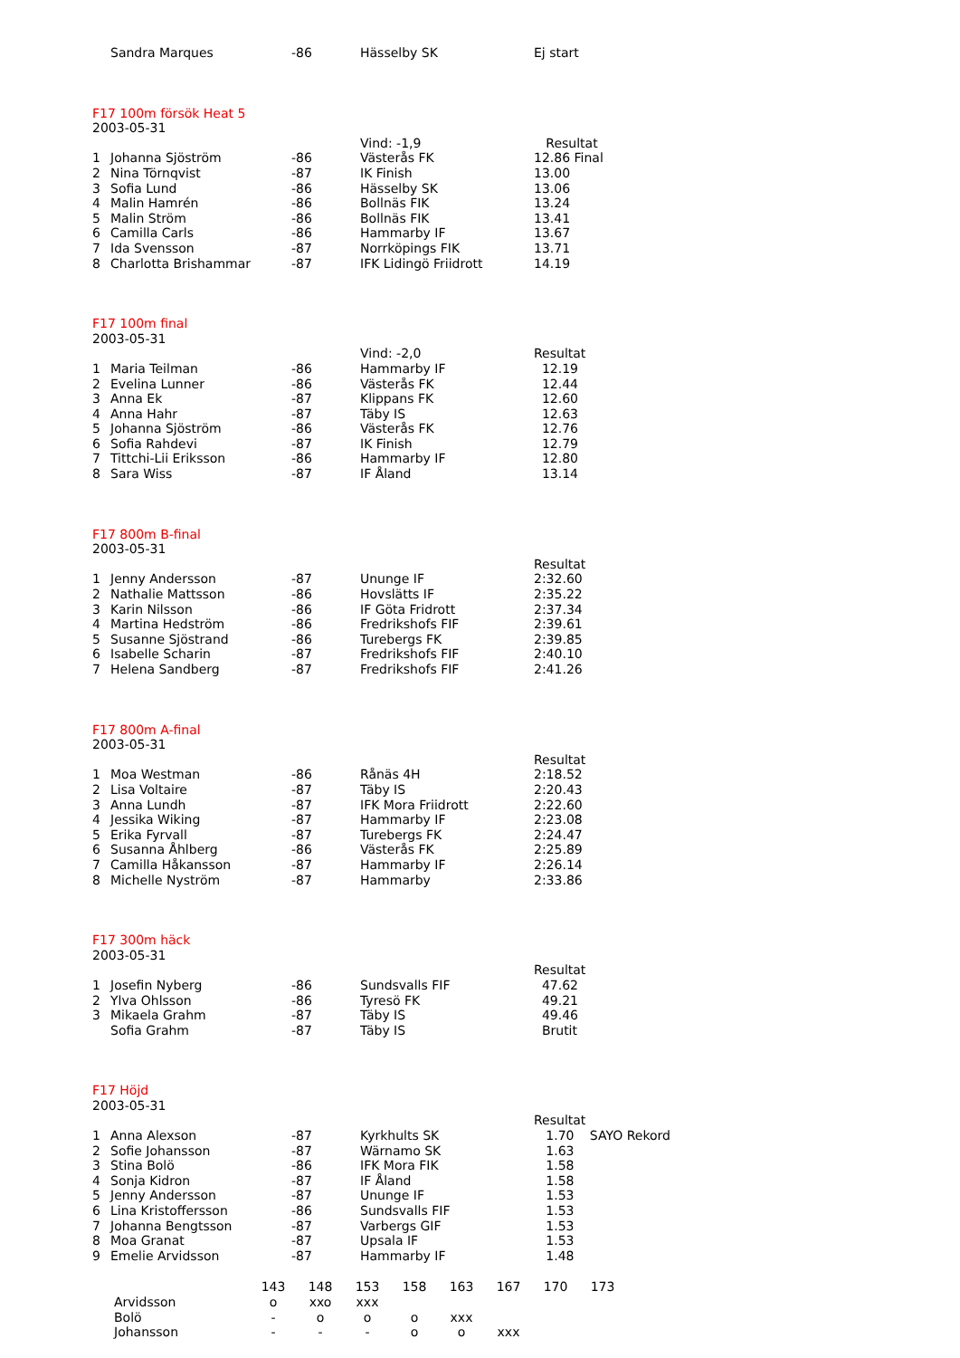| | Sandra Marques | -86 | Hässelby SK | Ej start |
| F17 100m försök Heat 5 | | | | |
| 2003-05-31 | | | | |
| | | | Vind: -1,9 | Resultat |
| 1 | Johanna Sjöström | -86 | Västerås FK | 12.86 Final |
| 2 | Nina Törnqvist | -87 | IK Finish | 13.00 |
| 3 | Sofia Lund | -86 | Hässelby SK | 13.06 |
| 4 | Malin Hamrén | -86 | Bollnäs FIK | 13.24 |
| 5 | Malin Ström | -86 | Bollnäs FIK | 13.41 |
| 6 | Camilla Carls | -86 | Hammarby IF | 13.67 |
| 7 | Ida Svensson | -87 | Norrköpings FIK | 13.71 |
| 8 | Charlotta Brishammar | -87 | IFK Lidingö Friidrott | 14.19 |
| F17 100m final | | | | |
| 2003-05-31 | | | | |
| | | | Vind: -2,0 | Resultat |
| 1 | Maria Teilman | -86 | Hammarby IF | 12.19 |
| 2 | Evelina Lunner | -86 | Västerås FK | 12.44 |
| 3 | Anna Ek | -87 | Klippans FK | 12.60 |
| 4 | Anna Hahr | -87 | Täby IS | 12.63 |
| 5 | Johanna Sjöström | -86 | Västerås FK | 12.76 |
| 6 | Sofia Rahdevi | -87 | IK Finish | 12.79 |
| 7 | Tittchi-Lii Eriksson | -86 | Hammarby IF | 12.80 |
| 8 | Sara Wiss | -87 | IF Åland | 13.14 |
| F17 800m B-final | | | | |
| 2003-05-31 | | | | |
| | | | | Resultat |
| 1 | Jenny Andersson | -87 | Ununge IF | 2:32.60 |
| 2 | Nathalie Mattsson | -86 | Hovslätts IF | 2:35.22 |
| 3 | Karin Nilsson | -86 | IF Göta Fridrott | 2:37.34 |
| 4 | Martina Hedström | -86 | Fredrikshofs FIF | 2:39.61 |
| 5 | Susanne Sjöstrand | -86 | Turebergs FK | 2:39.85 |
| 6 | Isabelle Scharin | -87 | Fredrikshofs FIF | 2:40.10 |
| 7 | Helena Sandberg | -87 | Fredrikshofs FIF | 2:41.26 |
| F17 800m A-final | | | | |
| 2003-05-31 | | | | |
| | | | | Resultat |
| 1 | Moa Westman | -86 | Rånäs 4H | 2:18.52 |
| 2 | Lisa Voltaire | -87 | Täby IS | 2:20.43 |
| 3 | Anna Lundh | -87 | IFK Mora Friidrott | 2:22.60 |
| 4 | Jessika Wiking | -87 | Hammarby IF | 2:23.08 |
| 5 | Erika Fyrvall | -87 | Turebergs FK | 2:24.47 |
| 6 | Susanna Åhlberg | -86 | Västerås FK | 2:25.89 |
| 7 | Camilla Håkansson | -87 | Hammarby IF | 2:26.14 |
| 8 | Michelle Nyström | -87 | Hammarby | 2:33.86 |
| F17 300m häck | | | | |
| 2003-05-31 | | | | |
| | | | | Resultat |
| 1 | Josefin Nyberg | -86 | Sundsvalls FIF | 47.62 |
| 2 | Ylva Ohlsson | -86 | Tyresö FK | 49.21 |
| 3 | Mikaela Grahm | -87 | Täby IS | 49.46 |
| | Sofia Grahm | -87 | Täby IS | Brutit |
| F17 Höjd | | | | | |
| 2003-05-31 | | | | | |
| | | | | Resultat | |
| 1 | Anna Alexson | -87 | Kyrkhults SK | 1.70 | SAYO Rekord |
| 2 | Sofie Johansson | -87 | Wärnamo SK | 1.63 | |
| 3 | Stina Bolö | -86 | IFK Mora FIK | 1.58 | |
| 4 | Sonja Kidron | -87 | IF Åland | 1.58 | |
| 5 | Jenny Andersson | -87 | Ununge IF | 1.53 | |
| 6 | Lina Kristoffersson | -86 | Sundsvalls FIF | 1.53 | |
| 7 | Johanna Bengtsson | -87 | Varbergs GIF | 1.53 | |
| 8 | Moa Granat | -87 | Upsala IF | 1.53 | |
| 9 | Emelie Arvidsson | -87 | Hammarby IF | 1.48 | |
| | 143 | 148 | 153 | 158 | 163 | 167 | 170 | 173 |
| Arvidsson | o | xxo | xxx | | | | | |
| Bolö | - | o | o | o | xxx | | | |
| Johansson | - | - | - | o | o | xxx | | |